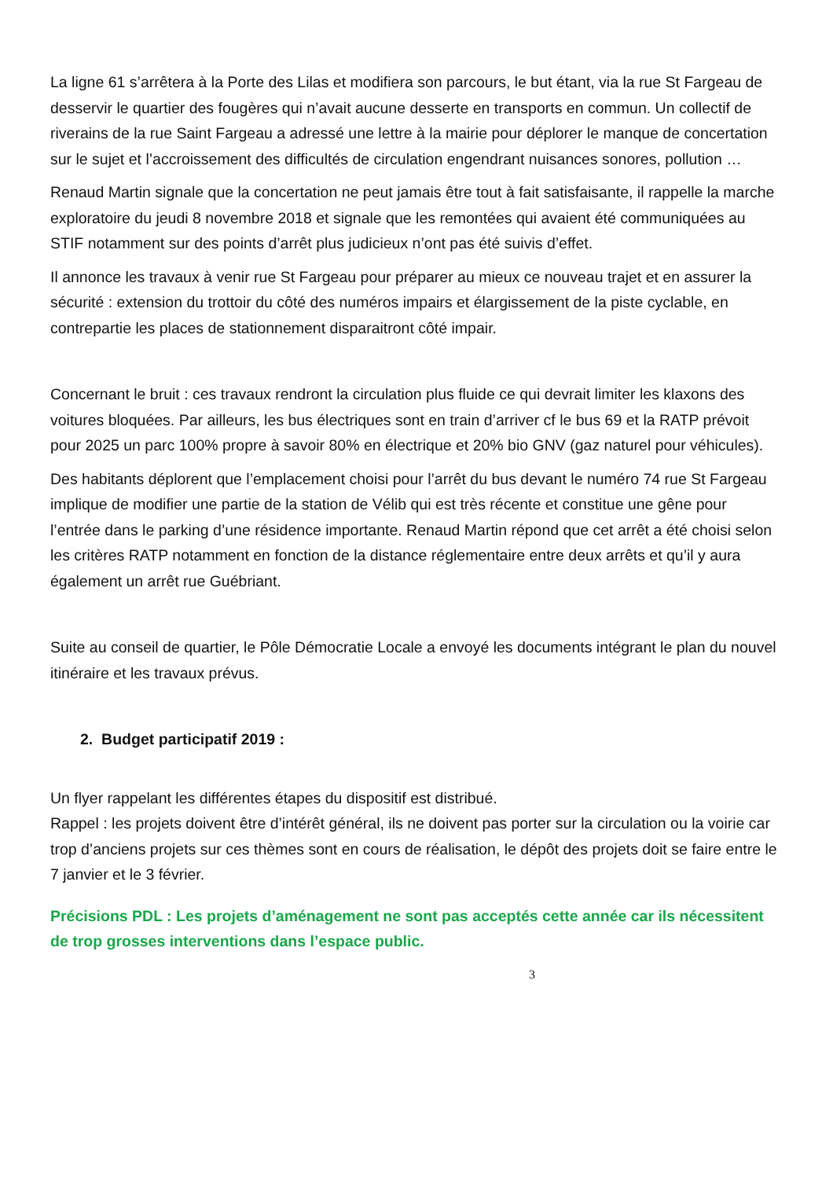La ligne 61 s’arrêtera à la Porte des Lilas et modifiera son parcours, le but étant, via la rue St Fargeau de desservir le quartier des fougères qui n’avait aucune desserte en transports en commun. Un collectif de riverains de la rue Saint Fargeau a adressé une lettre à la mairie pour déplorer le manque de concertation sur le sujet et l’accroissement des difficultés de circulation engendrant nuisances sonores, pollution …
Renaud Martin signale que la concertation ne peut jamais être tout à fait satisfaisante, il rappelle la marche exploratoire du jeudi 8 novembre 2018 et signale que les remontées qui avaient été communiquées au STIF notamment sur des points d’arrêt plus judicieux n’ont pas été suivis d’effet.
Il annonce les travaux à venir rue St Fargeau pour préparer au mieux ce nouveau trajet et en assurer la sécurité : extension du trottoir du côté des numéros impairs et élargissement de la piste cyclable, en contrepartie les places de stationnement disparaitront côté impair.
Concernant le bruit : ces travaux rendront la circulation plus fluide ce qui devrait limiter les klaxons des voitures bloquées. Par ailleurs, les bus électriques sont en train d’arriver cf le bus 69 et la RATP prévoit pour 2025 un parc 100% propre à savoir 80% en électrique et 20% bio GNV (gaz naturel pour véhicules).
Des habitants déplorent que l’emplacement choisi pour l’arrêt du bus devant le numéro 74 rue St Fargeau implique de modifier une partie de la station de Vélib qui est très récente et constitue une gêne pour l’entrée dans le parking d’une résidence importante. Renaud Martin répond que cet arrêt a été choisi selon les critères RATP notamment en fonction de la distance réglementaire entre deux arrêts et qu’il y aura également un arrêt rue Guébriant.
Suite au conseil de quartier, le Pôle Démocratie Locale a envoyé les documents intégrant le plan du nouvel itinéraire et les travaux prévus.
2. Budget participatif 2019 :
Un flyer rappelant les différentes étapes du dispositif est distribué.
Rappel : les projets doivent être d’intérêt général, ils ne doivent pas porter sur la circulation ou la voirie car trop d’anciens projets sur ces thèmes sont en cours de réalisation, le dépôt des projets doit se faire entre le 7 janvier et le 3 février.
Précisions PDL : Les projets d’aménagement ne sont pas acceptés cette année car ils nécessitent de trop grosses interventions dans l’espace public.
3